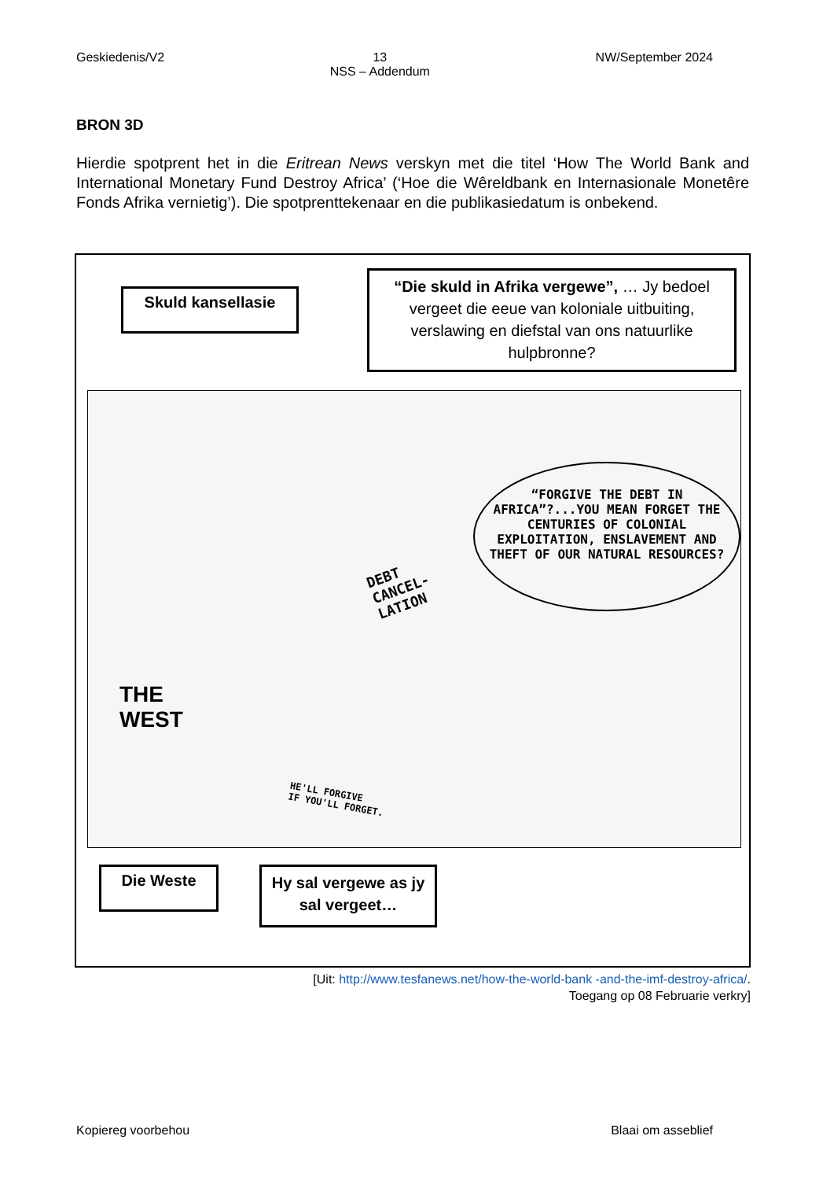Geskiedenis/V2 13
NSS – Addendum NW/September 2024
BRON 3D
Hierdie spotprent het in die Eritrean News verskyn met die titel ‘How The World Bank and International Monetary Fund Destroy Africa’ (‘Hoe die Wêreldbank en Internasionale Monetêre Fonds Afrika vernietig’). Die spotprenttekenaar en die publikasiedatum is onbekend.
Skuld kansellasie
“Die skuld in Afrika vergewe”, … Jy bedoel vergeet die eeue van koloniale uitbuiting, verslawing en diefstal van ons natuurlike hulpbronne?
“FORGIVE THE DEBT IN AFRICA”?...YOU MEAN FORGET THE CENTURIES OF COLONIAL EXPLOITATION, ENSLAVEMENT AND THEFT OF OUR NATURAL RESOURCES?
DEBT
CANCEL-
LATION
THE
WEST
HE'LL FORGIVE
IF YOU'LL FORGET.
Die Weste
Hy sal vergewe as jy sal vergeet…
[Uit: http://www.tesfanews.net/how-the-world-bank -and-the-imf-destroy-africa/.
Toegang op 08 Februarie verkry]
Kopiereg voorbehou Blaai om asseblief